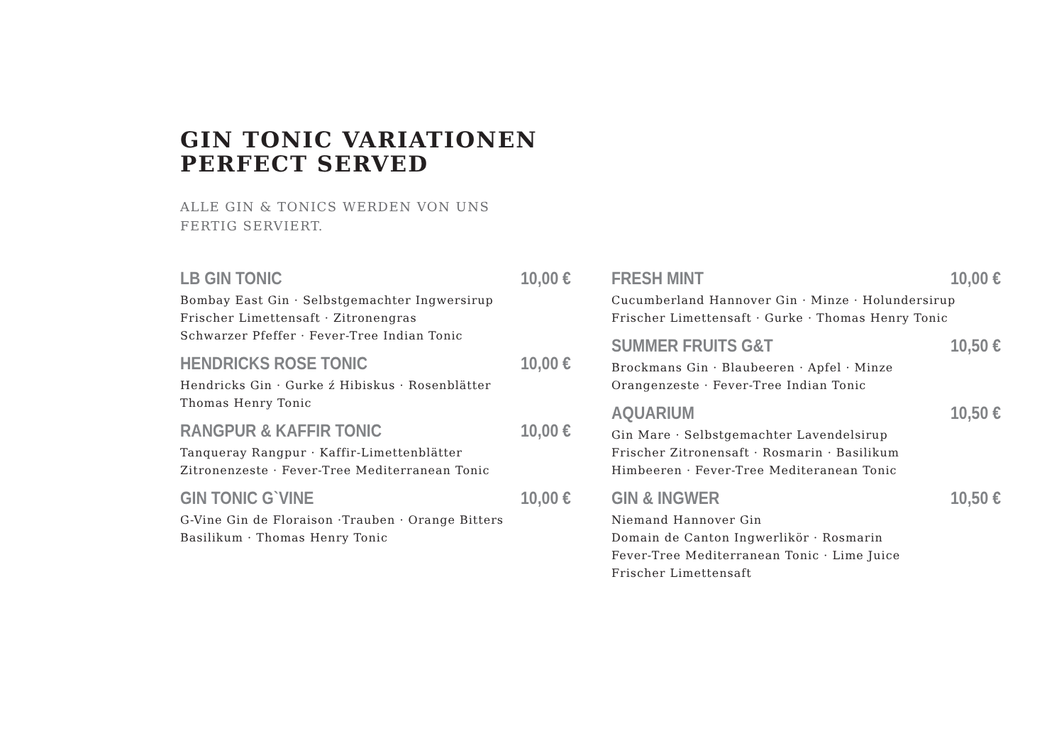GIN TONIC VARIATIONEN
PERFECT SERVED
ALLE GIN & TONICS WERDEN VON UNS
FERTIG SERVIERT.
LB GIN TONIC 10,00 €
Bombay East Gin · Selbstgemachter Ingwersirup
Frischer Limettensaft · Zitronengras
Schwarzer Pfeffer · Fever-Tree Indian Tonic
HENDRICKS ROSE TONIC 10,00 €
Hendricks Gin · Gurke ź Hibiskus · Rosenblätter
Thomas Henry Tonic
RANGPUR & KAFFIR TONIC 10,00 €
Tanqueray Rangpur · Kaffir-Limettenblätter
Zitronenzeste · Fever-Tree Mediterranean Tonic
GIN TONIC G`VINE 10,00 €
G-Vine Gin de Floraison ·Trauben · Orange Bitters
Basilikum · Thomas Henry Tonic
FRESH MINT 10,00 €
Cucumberland Hannover Gin · Minze · Holundersirup
Frischer Limettensaft · Gurke · Thomas Henry Tonic
SUMMER FRUITS G&T 10,50 €
Brockmans Gin · Blaubeeren · Apfel · Minze
Orangenzeste · Fever-Tree Indian Tonic
AQUARIUM 10,50 €
Gin Mare · Selbstgemachter Lavendelsirup
Frischer Zitronensaft · Rosmarin · Basilikum
Himbeeren · Fever-Tree Mediteranean Tonic
GIN & INGWER 10,50 €
Niemand Hannover Gin
Domain de Canton Ingwerlikör · Rosmarin
Fever-Tree Mediterranean Tonic · Lime Juice
Frischer Limettensaft